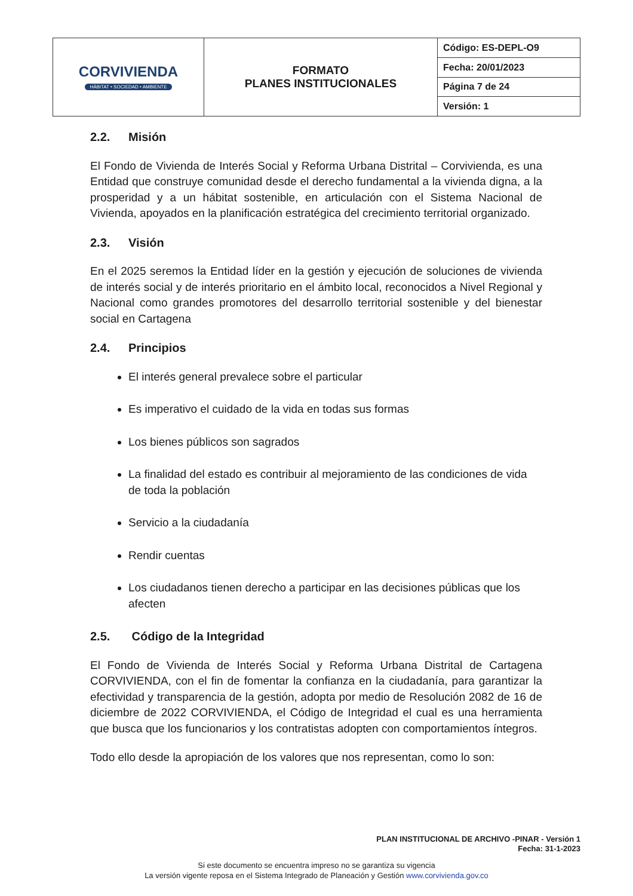| CORVIVIENDA HÁBITAT • SOCIEDAD • AMBIENTE | FORMATO PLANES INSTITUCIONALES | Código: ES-DEPL-O9 |
| | | Fecha: 20/01/2023 |
| | | Página 7 de 24 |
| | | Versión: 1 |
2.2. Misión
El Fondo de Vivienda de Interés Social y Reforma Urbana Distrital – Corvivienda, es una Entidad que construye comunidad desde el derecho fundamental a la vivienda digna, a la prosperidad y a un hábitat sostenible, en articulación con el Sistema Nacional de Vivienda, apoyados en la planificación estratégica del crecimiento territorial organizado.
2.3. Visión
En el 2025 seremos la Entidad líder en la gestión y ejecución de soluciones de vivienda de interés social y de interés prioritario en el ámbito local, reconocidos a Nivel Regional y Nacional como grandes promotores del desarrollo territorial sostenible y del bienestar social en Cartagena
2.4. Principios
El interés general prevalece sobre el particular
Es imperativo el cuidado de la vida en todas sus formas
Los bienes públicos son sagrados
La finalidad del estado es contribuir al mejoramiento de las condiciones de vida de toda la población
Servicio a la ciudadanía
Rendir cuentas
Los ciudadanos tienen derecho a participar en las decisiones públicas que los afecten
2.5. Código de la Integridad
El Fondo de Vivienda de Interés Social y Reforma Urbana Distrital de Cartagena CORVIVIENDA, con el fin de fomentar la confianza en la ciudadanía, para garantizar la efectividad y transparencia de la gestión, adopta por medio de Resolución 2082 de 16 de diciembre de 2022 CORVIVIENDA, el Código de Integridad el cual es una herramienta que busca que los funcionarios y los contratistas adopten con comportamientos íntegros.
Todo ello desde la apropiación de los valores que nos representan, como lo son:
PLAN INSTITUCIONAL DE ARCHIVO -PINAR - Versión 1
Fecha: 31-1-2023
Si este documento se encuentra impreso no se garantiza su vigencia
La versión vigente reposa en el Sistema Integrado de Planeación y Gestión www.corvivienda.gov.co